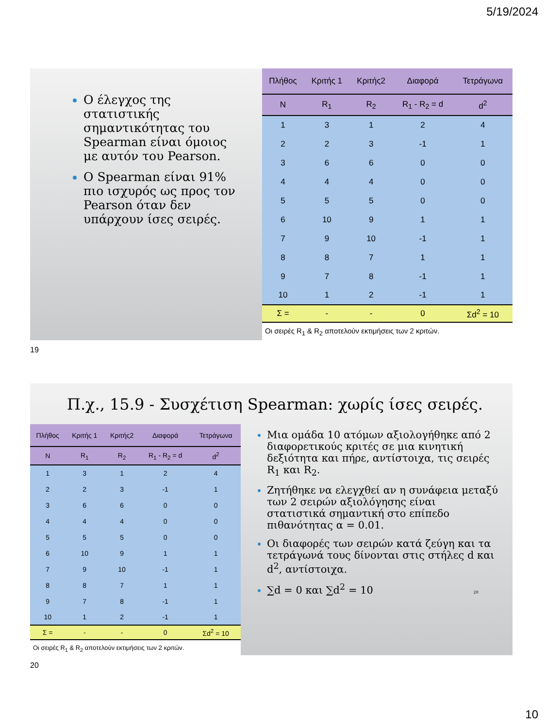5/19/2024
Ο έλεγχος της στατιστικής σημαντικότητας του Spearman είναι όμοιος με αυτόν του Pearson.
Ο Spearman είναι 91% πιο ισχυρός ως προς τον Pearson όταν δεν υπάρχουν ίσες σειρές.
| Πλήθος | Κριτής 1 | Κριτής2 | Διαφορά | Τετράγωνα |
| --- | --- | --- | --- | --- |
| N | R<sub>1</sub> | R<sub>2</sub> | R<sub>1</sub> - R<sub>2</sub> = d | d<sup>2</sup> |
| 1 | 3 | 1 | 2 | 4 |
| 2 | 2 | 3 | -1 | 1 |
| 3 | 6 | 6 | 0 | 0 |
| 4 | 4 | 4 | 0 | 0 |
| 5 | 5 | 5 | 0 | 0 |
| 6 | 10 | 9 | 1 | 1 |
| 7 | 9 | 10 | -1 | 1 |
| 8 | 8 | 7 | 1 | 1 |
| 9 | 7 | 8 | -1 | 1 |
| 10 | 1 | 2 | -1 | 1 |
| Σ = | - | - | 0 | Σd<sup>2</sup> = 10 |
Οι σειρές R<sub>1</sub> & R<sub>2</sub> αποτελούν εκτιμήσεις των 2 κριτών.
19
Π.χ., 15.9 - Συσχέτιση Spearman: χωρίς ίσες σειρές.
| Πλήθος | Κριτής 1 | Κριτής2 | Διαφορά | Τετράγωνα |
| --- | --- | --- | --- | --- |
| N | R<sub>1</sub> | R<sub>2</sub> | R<sub>1</sub> - R<sub>2</sub> = d | d<sup>2</sup> |
| 1 | 3 | 1 | 2 | 4 |
| 2 | 2 | 3 | -1 | 1 |
| 3 | 6 | 6 | 0 | 0 |
| 4 | 4 | 4 | 0 | 0 |
| 5 | 5 | 5 | 0 | 0 |
| 6 | 10 | 9 | 1 | 1 |
| 7 | 9 | 10 | -1 | 1 |
| 8 | 8 | 7 | 1 | 1 |
| 9 | 7 | 8 | -1 | 1 |
| 10 | 1 | 2 | -1 | 1 |
| Σ = | - | - | 0 | Σd<sup>2</sup> = 10 |
Οι σειρές R<sub>1</sub> & R<sub>2</sub> αποτελούν εκτιμήσεις των 2 κριτών.
Μια ομάδα 10 ατόμων αξιολογήθηκε από 2 διαφορετικούς κριτές σε μια κινητική δεξιότητα και πήρε, αντίστοιχα, τις σειρές R<sub>1</sub> και R<sub>2</sub>.
Ζητήθηκε να ελεγχθεί αν η συνάφεια μεταξύ των 2 σειρών αξιολόγησης είναι στατιστικά σημαντική στο επίπεδο πιθανότητας α = 0.01.
Οι διαφορές των σειρών κατά ζεύγη και τα τετράγωνά τους δίνονται στις στήλες d και d<sup>2</sup>, αντίστοιχα.
∑d = 0 και ∑d<sup>2</sup> = 10 20
20
10